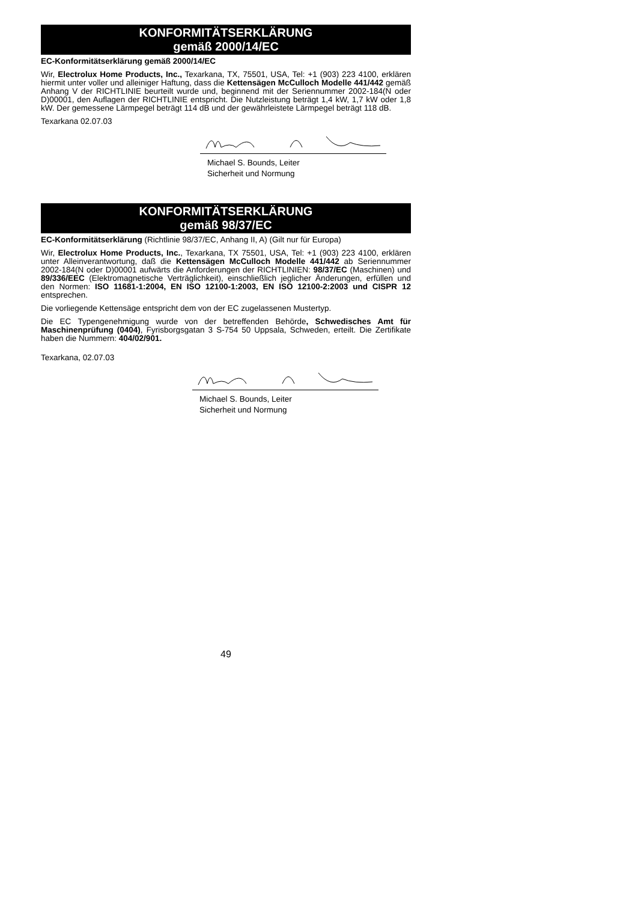KONFORMITÄTSERKLÄRUNG
gemäß 2000/14/EC
EC-Konformitätserklärung gemäß 2000/14/EC
Wir, Electrolux Home Products, Inc., Texarkana, TX, 75501, USA, Tel: +1 (903) 223 4100, erklären hiermit unter voller und alleiniger Haftung, dass die Kettensägen McCulloch Modelle 441/442 gemäß Anhang V der RICHTLINIE beurteilt wurde und, beginnend mit der Seriennummer 2002-184(N oder D)00001, den Auflagen der RICHTLINIE entspricht. Die Nutzleistung beträgt 1,4 kW, 1,7 kW oder 1,8 kW. Der gemessene Lärmpegel beträgt 114 dB und der gewährleistete Lärmpegel beträgt 118 dB.
Texarkana 02.07.03
Michael S. Bounds, Leiter
Sicherheit und Normung
KONFORMITÄTSERKLÄRUNG
gemäß 98/37/EC
EC-Konformitätserklärung (Richtlinie 98/37/EC, Anhang II, A) (Gilt nur für Europa)
Wir, Electrolux Home Products, Inc., Texarkana, TX 75501, USA, Tel: +1 (903) 223 4100, erklären unter Alleinverantwortung, daß die Kettensägen McCulloch Modelle 441/442 ab Seriennummer 2002-184(N oder D)00001 aufwärts die Anforderungen der RICHTLINIEN: 98/37/EC (Maschinen) und 89/336/EEC (Elektromagnetische Verträglichkeit), einschließlich jeglicher Änderungen, erfüllen und den Normen: ISO 11681-1:2004, EN ISO 12100-1:2003, EN ISO 12100-2:2003 und CISPR 12 entsprechen.
Die vorliegende Kettensäge entspricht dem von der EC zugelassenen Mustertyp.
Die EC Typengenehmigung wurde von der betreffenden Behörde, Schwedisches Amt für Maschinenprüfung (0404), Fyrisborgsgatan 3 S-754 50 Uppsala, Schweden, erteilt. Die Zertifikate haben die Nummern: 404/02/901.
Texarkana, 02.07.03
Michael S. Bounds, Leiter
Sicherheit und Normung
49